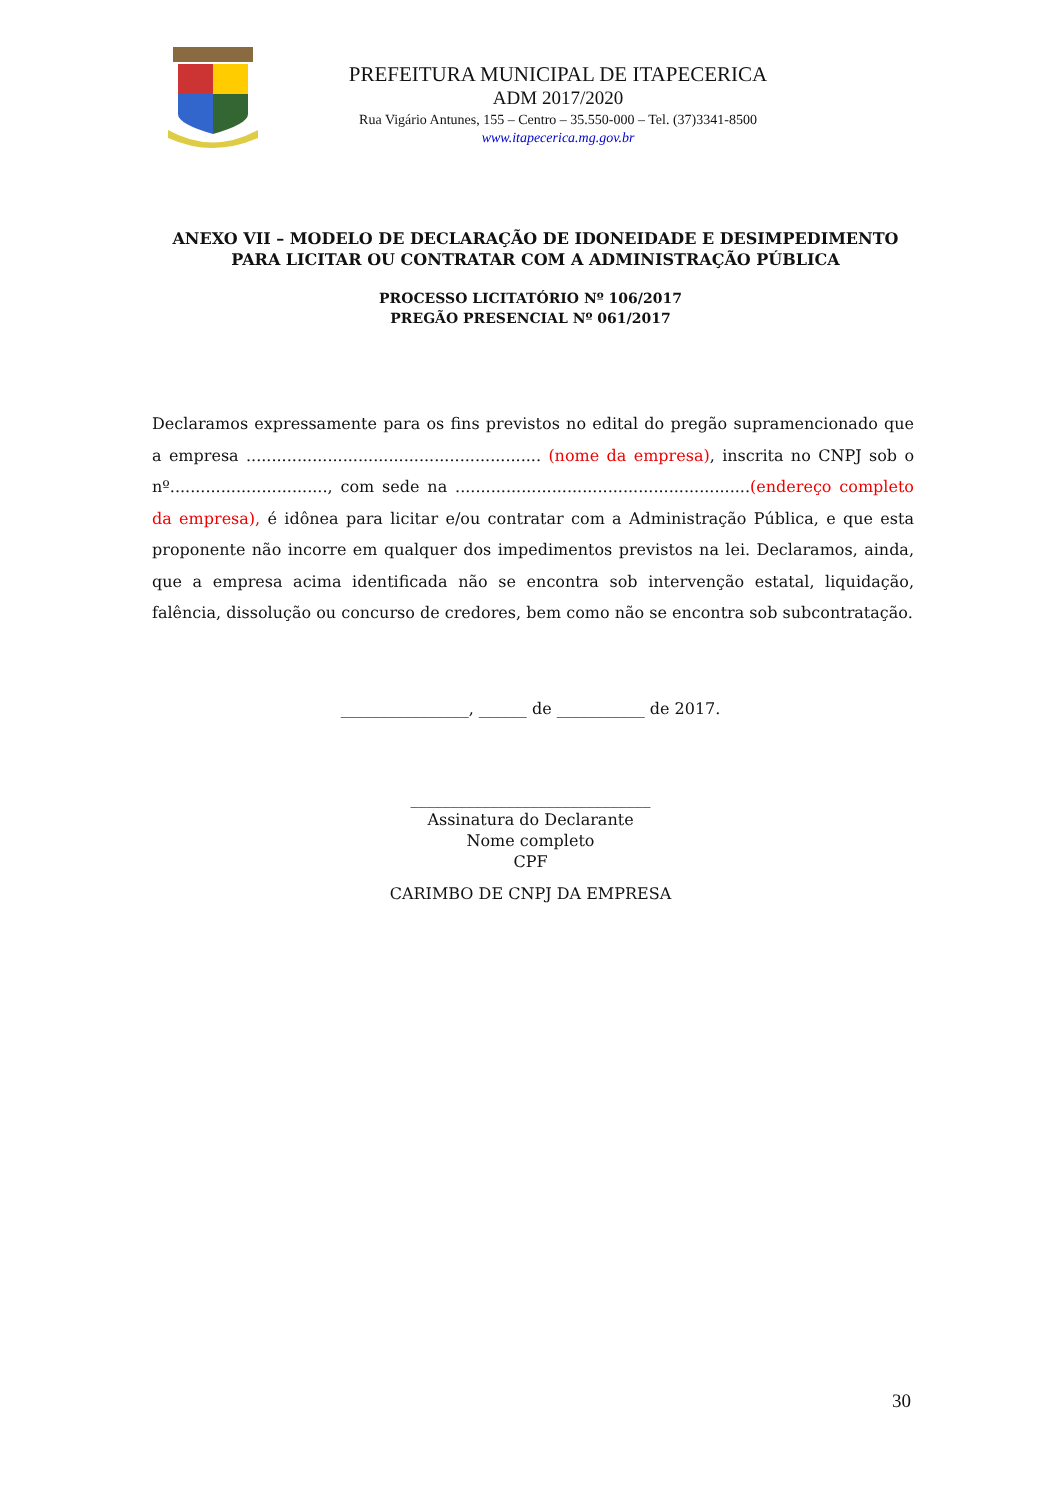PREFEITURA MUNICIPAL DE ITAPECERICA
ADM 2017/2020
Rua Vigário Antunes, 155 – Centro – 35.550-000 – Tel. (37)3341-8500
www.itapecerica.mg.gov.br
ANEXO VII – MODELO DE DECLARAÇÃO DE IDONEIDADE E DESIMPEDIMENTO PARA LICITAR OU CONTRATAR COM A ADMINISTRAÇÃO PÚBLICA
PROCESSO LICITATÓRIO Nº 106/2017
PREGÃO PRESENCIAL Nº 061/2017
Declaramos expressamente para os fins previstos no edital do pregão supramencionado que a empresa .......................................................... (nome da empresa), inscrita no CNPJ sob o nº..............................., com sede na ..........................................................(endereço completo da empresa), é idônea para licitar e/ou contratar com a Administração Pública, e que esta proponente não incorre em qualquer dos impedimentos previstos na lei. Declaramos, ainda, que a empresa acima identificada não se encontra sob intervenção estatal, liquidação, falência, dissolução ou concurso de credores, bem como não se encontra sob subcontratação.
________________, ______ de ___________ de 2017.
______________________________
Assinatura do Declarante
Nome completo
CPF
CARIMBO DE CNPJ DA EMPRESA
30